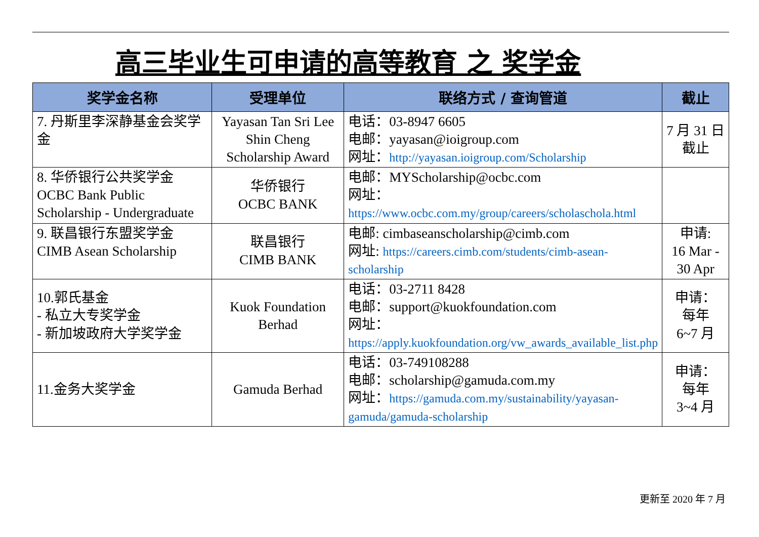高三毕业生可申请的高等教育 之 奖学金
| 奖学金名称 | 受理单位 | 联络方式 / 查询管道 | 截止 |
| --- | --- | --- | --- |
| 7. 丹斯里李深静基金会奖学金 | Yayasan Tan Sri Lee Shin Cheng Scholarship Award | 电话：03-8947 6605 电邮：yayasan@ioigroup.com 网址： http://yayasan.ioigroup.com/Scholarship | 7 月 31 日 截止 |
| 8. 华侨银行公共奖学金 OCBC Bank Public Scholarship - Undergraduate | 华侨银行 OCBC BANK | 电邮：MYScholarship@ocbc.com 网址： https://www.ocbc.com.my/group/careers/scholaschola.html | |
| 9. 联昌银行东盟奖学金 CIMB Asean Scholarship | 联昌银行 CIMB BANK | 电邮: cimbaseanscholarship@cimb.com 网址: https://careers.cimb.com/students/cimb-asean-scholarship | 申请: 16 Mar - 30 Apr |
| 10.郭氏基金 - 私立大专奖学金 - 新加坡政府大学奖学金 | Kuok Foundation Berhad | 电话：03-2711 8428 电邮：support@kuokfoundation.com 网址： https://apply.kuokfoundation.org/vw_awards_available_list.php | 申请： 每年 6~7 月 |
| 11.金务大奖学金 | Gamuda Berhad | 电话：03-749108288 电邮：scholarship@gamuda.com.my 网址： https://gamuda.com.my/sustainability/yayasan-gamuda/gamuda-scholarship | 申请： 每年 3~4 月 |
更新至 2020 年 7 月